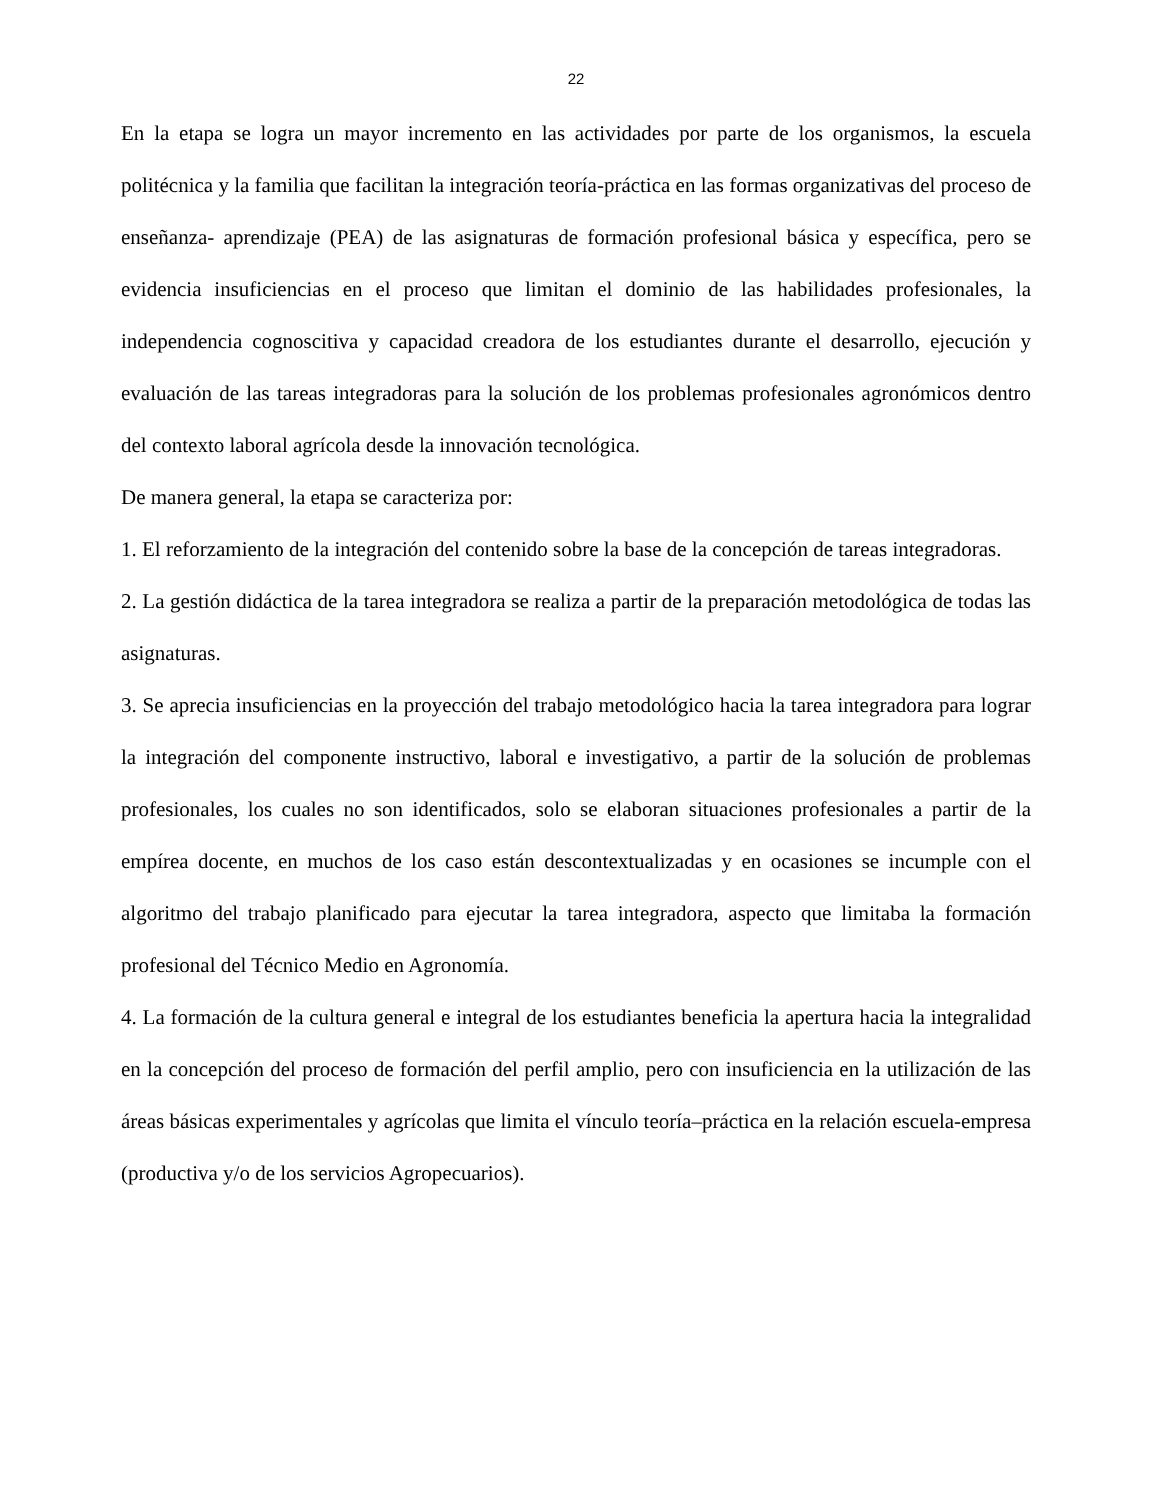22
En la etapa se logra un mayor incremento en las actividades por parte de los organismos, la escuela politécnica y la familia que facilitan la integración teoría-práctica en las formas organizativas del proceso de enseñanza- aprendizaje (PEA) de las asignaturas de formación profesional básica y específica, pero se evidencia insuficiencias en el proceso que limitan el dominio de las habilidades profesionales, la independencia cognoscitiva y capacidad creadora de los estudiantes durante el desarrollo, ejecución y evaluación de las tareas integradoras para la solución de los problemas profesionales agronómicos dentro del contexto laboral agrícola desde la innovación tecnológica.
De manera general, la etapa se caracteriza por:
1. El reforzamiento de la integración del contenido sobre la base de la concepción de tareas integradoras.
2. La gestión didáctica de la tarea integradora se realiza a partir de la preparación metodológica de todas las asignaturas.
3. Se aprecia insuficiencias en la proyección del trabajo metodológico hacia la tarea integradora para lograr la integración del componente instructivo, laboral e investigativo, a partir de la solución de problemas profesionales, los cuales no son identificados, solo se elaboran situaciones profesionales a partir de la empírea docente, en muchos de los caso están descontextualizadas y en ocasiones se incumple con el algoritmo del trabajo planificado para ejecutar la tarea integradora, aspecto que limitaba la formación profesional del Técnico Medio en Agronomía.
4. La formación de la cultura general e integral de los estudiantes beneficia la apertura hacia la integralidad en la concepción del proceso de formación del perfil amplio, pero con insuficiencia en la utilización de las áreas básicas experimentales y agrícolas que limita el vínculo teoría–práctica en la relación escuela-empresa (productiva y/o de los servicios Agropecuarios).